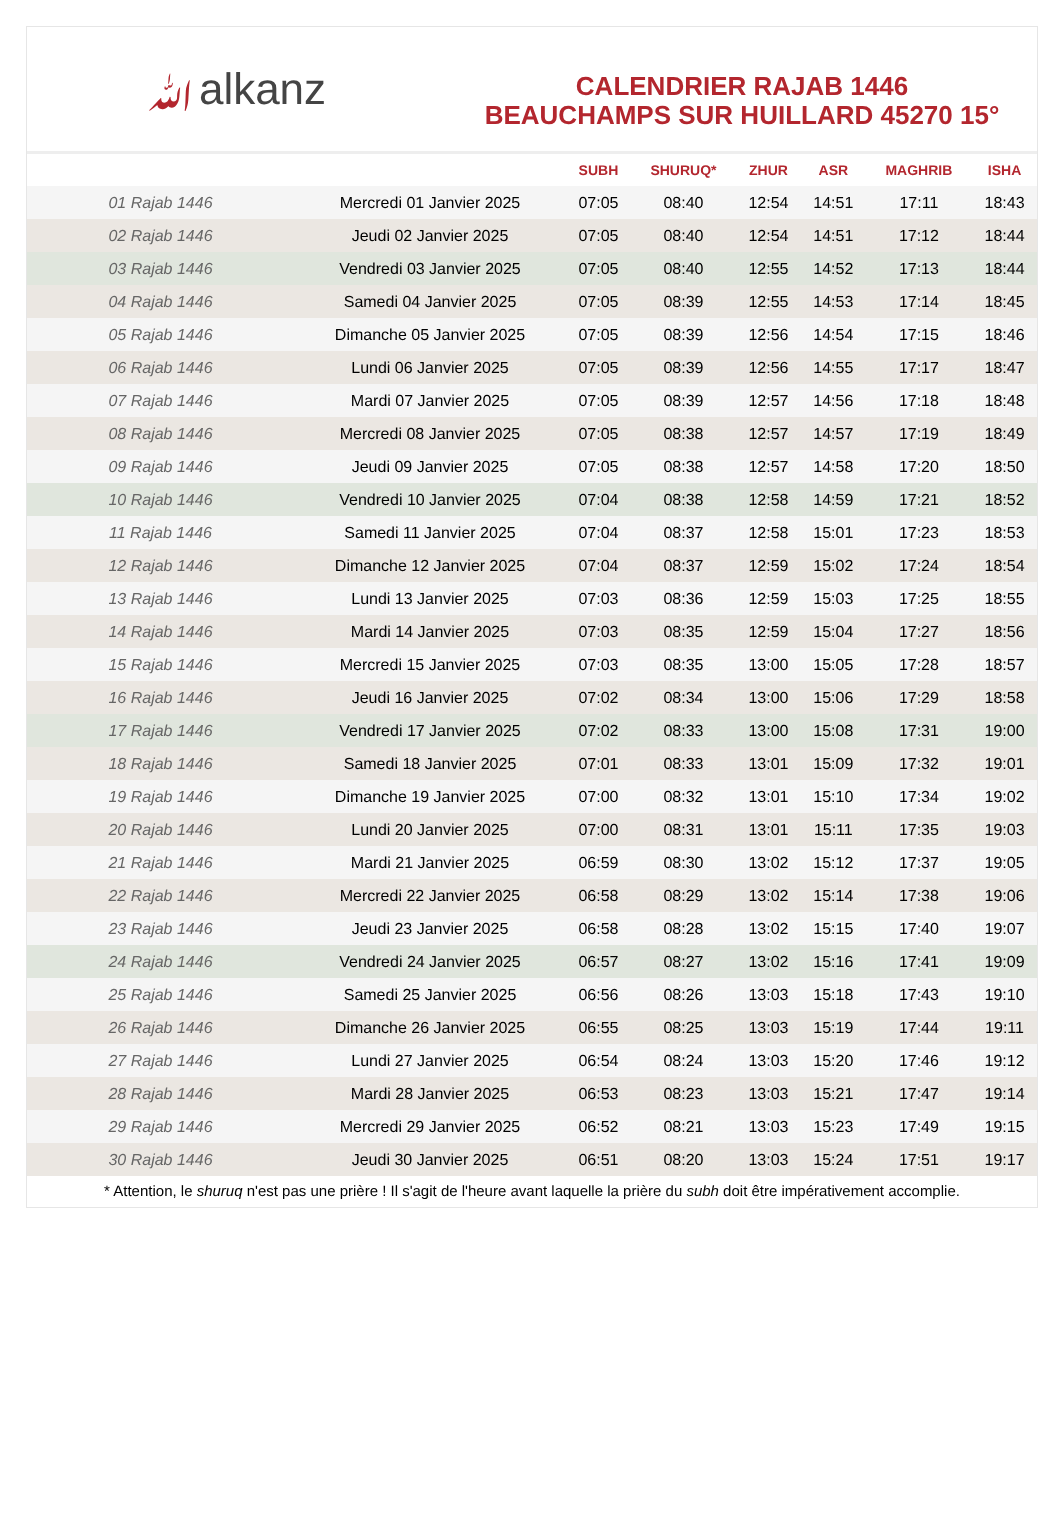ﷲalkanz
CALENDRIER RAJAB 1446
BEAUCHAMPS SUR HUILLARD 45270 15°
| | | SUBH | SHURUQ* | ZHUR | ASR | MAGHRIB | ISHA |
| --- | --- | --- | --- | --- | --- | --- | --- |
| 01 Rajab 1446 | Mercredi 01 Janvier 2025 | 07:05 | 08:40 | 12:54 | 14:51 | 17:11 | 18:43 |
| 02 Rajab 1446 | Jeudi 02 Janvier 2025 | 07:05 | 08:40 | 12:54 | 14:51 | 17:12 | 18:44 |
| 03 Rajab 1446 | Vendredi 03 Janvier 2025 | 07:05 | 08:40 | 12:55 | 14:52 | 17:13 | 18:44 |
| 04 Rajab 1446 | Samedi 04 Janvier 2025 | 07:05 | 08:39 | 12:55 | 14:53 | 17:14 | 18:45 |
| 05 Rajab 1446 | Dimanche 05 Janvier 2025 | 07:05 | 08:39 | 12:56 | 14:54 | 17:15 | 18:46 |
| 06 Rajab 1446 | Lundi 06 Janvier 2025 | 07:05 | 08:39 | 12:56 | 14:55 | 17:17 | 18:47 |
| 07 Rajab 1446 | Mardi 07 Janvier 2025 | 07:05 | 08:39 | 12:57 | 14:56 | 17:18 | 18:48 |
| 08 Rajab 1446 | Mercredi 08 Janvier 2025 | 07:05 | 08:38 | 12:57 | 14:57 | 17:19 | 18:49 |
| 09 Rajab 1446 | Jeudi 09 Janvier 2025 | 07:05 | 08:38 | 12:57 | 14:58 | 17:20 | 18:50 |
| 10 Rajab 1446 | Vendredi 10 Janvier 2025 | 07:04 | 08:38 | 12:58 | 14:59 | 17:21 | 18:52 |
| 11 Rajab 1446 | Samedi 11 Janvier 2025 | 07:04 | 08:37 | 12:58 | 15:01 | 17:23 | 18:53 |
| 12 Rajab 1446 | Dimanche 12 Janvier 2025 | 07:04 | 08:37 | 12:59 | 15:02 | 17:24 | 18:54 |
| 13 Rajab 1446 | Lundi 13 Janvier 2025 | 07:03 | 08:36 | 12:59 | 15:03 | 17:25 | 18:55 |
| 14 Rajab 1446 | Mardi 14 Janvier 2025 | 07:03 | 08:35 | 12:59 | 15:04 | 17:27 | 18:56 |
| 15 Rajab 1446 | Mercredi 15 Janvier 2025 | 07:03 | 08:35 | 13:00 | 15:05 | 17:28 | 18:57 |
| 16 Rajab 1446 | Jeudi 16 Janvier 2025 | 07:02 | 08:34 | 13:00 | 15:06 | 17:29 | 18:58 |
| 17 Rajab 1446 | Vendredi 17 Janvier 2025 | 07:02 | 08:33 | 13:00 | 15:08 | 17:31 | 19:00 |
| 18 Rajab 1446 | Samedi 18 Janvier 2025 | 07:01 | 08:33 | 13:01 | 15:09 | 17:32 | 19:01 |
| 19 Rajab 1446 | Dimanche 19 Janvier 2025 | 07:00 | 08:32 | 13:01 | 15:10 | 17:34 | 19:02 |
| 20 Rajab 1446 | Lundi 20 Janvier 2025 | 07:00 | 08:31 | 13:01 | 15:11 | 17:35 | 19:03 |
| 21 Rajab 1446 | Mardi 21 Janvier 2025 | 06:59 | 08:30 | 13:02 | 15:12 | 17:37 | 19:05 |
| 22 Rajab 1446 | Mercredi 22 Janvier 2025 | 06:58 | 08:29 | 13:02 | 15:14 | 17:38 | 19:06 |
| 23 Rajab 1446 | Jeudi 23 Janvier 2025 | 06:58 | 08:28 | 13:02 | 15:15 | 17:40 | 19:07 |
| 24 Rajab 1446 | Vendredi 24 Janvier 2025 | 06:57 | 08:27 | 13:02 | 15:16 | 17:41 | 19:09 |
| 25 Rajab 1446 | Samedi 25 Janvier 2025 | 06:56 | 08:26 | 13:03 | 15:18 | 17:43 | 19:10 |
| 26 Rajab 1446 | Dimanche 26 Janvier 2025 | 06:55 | 08:25 | 13:03 | 15:19 | 17:44 | 19:11 |
| 27 Rajab 1446 | Lundi 27 Janvier 2025 | 06:54 | 08:24 | 13:03 | 15:20 | 17:46 | 19:12 |
| 28 Rajab 1446 | Mardi 28 Janvier 2025 | 06:53 | 08:23 | 13:03 | 15:21 | 17:47 | 19:14 |
| 29 Rajab 1446 | Mercredi 29 Janvier 2025 | 06:52 | 08:21 | 13:03 | 15:23 | 17:49 | 19:15 |
| 30 Rajab 1446 | Jeudi 30 Janvier 2025 | 06:51 | 08:20 | 13:03 | 15:24 | 17:51 | 19:17 |
* Attention, le shuruq n'est pas une prière ! Il s'agit de l'heure avant laquelle la prière du subh doit être impérativement accomplie.